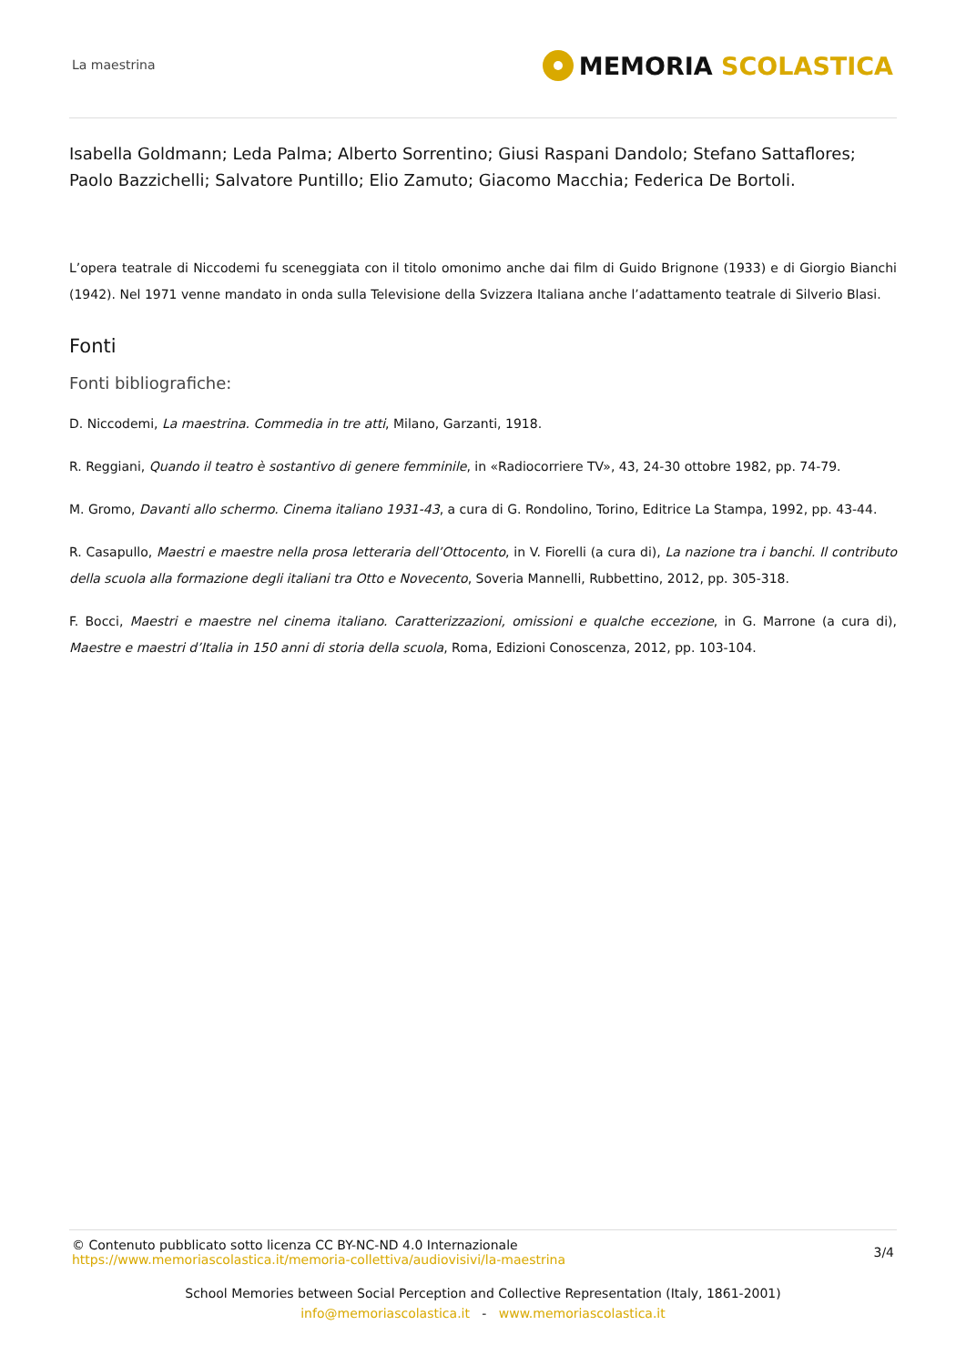La maestrina
MEMORIA SCOLASTICA
Isabella Goldmann; Leda Palma; Alberto Sorrentino; Giusi Raspani Dandolo; Stefano Sattaflores; Paolo Bazzichelli; Salvatore Puntillo; Elio Zamuto; Giacomo Macchia; Federica De Bortoli.
L’opera teatrale di Niccodemi fu sceneggiata con il titolo omonimo anche dai film di Guido Brignone (1933) e di Giorgio Bianchi (1942). Nel 1971 venne mandato in onda sulla Televisione della Svizzera Italiana anche l’adattamento teatrale di Silverio Blasi.
Fonti
Fonti bibliografiche:
D. Niccodemi, La maestrina. Commedia in tre atti, Milano, Garzanti, 1918.
R. Reggiani, Quando il teatro è sostantivo di genere femminile, in «Radiocorriere TV», 43, 24-30 ottobre 1982, pp. 74-79.
M. Gromo, Davanti allo schermo. Cinema italiano 1931-43, a cura di G. Rondolino, Torino, Editrice La Stampa, 1992, pp. 43-44.
R. Casapullo, Maestri e maestre nella prosa letteraria dell’Ottocento, in V. Fiorelli (a cura di), La nazione tra i banchi. Il contributo della scuola alla formazione degli italiani tra Otto e Novecento, Soveria Mannelli, Rubbettino, 2012, pp. 305-318.
F. Bocci, Maestri e maestre nel cinema italiano. Caratterizzazioni, omissioni e qualche eccezione, in G. Marrone (a cura di), Maestre e maestri d’Italia in 150 anni di storia della scuola, Roma, Edizioni Conoscenza, 2012, pp. 103-104.
© Contenuto pubblicato sotto licenza CC BY-NC-ND 4.0 Internazionale
https://www.memoriascolastica.it/memoria-collettiva/audiovisivi/la-maestrina
3/4
School Memories between Social Perception and Collective Representation (Italy, 1861-2001)
info@memoriascolastica.it - www.memoriascolastica.it